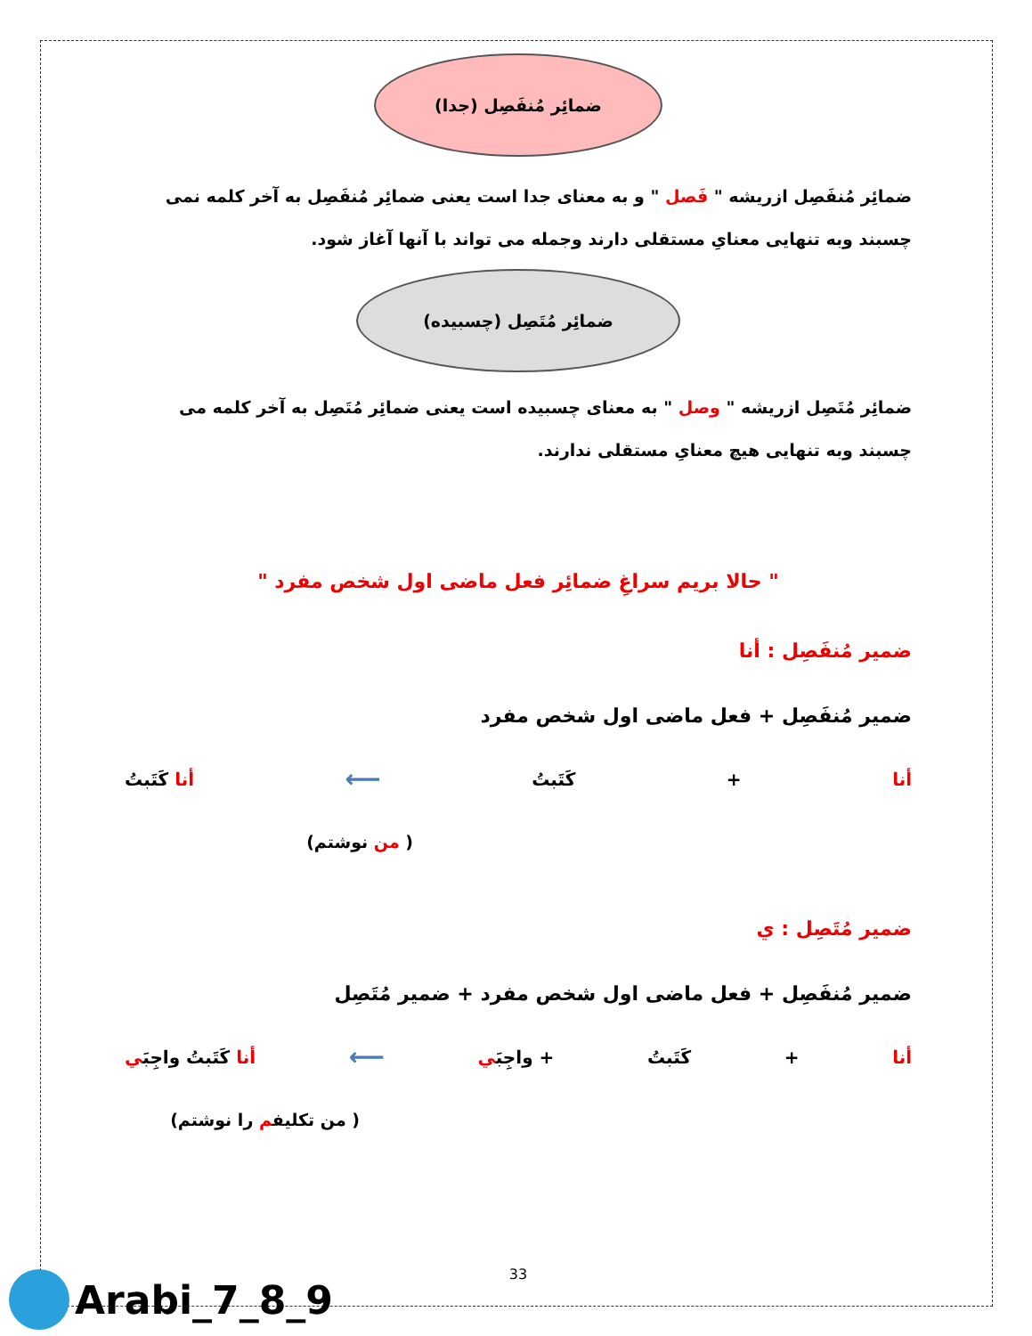ضمائِر مُنفَصِل (جدا)
ضمائِر مُنفَصِل ازریشه " فَصل " و به معنای جدا است یعنی ضمائِر مُنفَصِل به آخر کلمه نمی چسبند وبه تنهایی معنایِ مستقلی دارند وجمله می تواند با آنها آغاز شود.
ضمائِر مُتَصِل (چسبیده)
ضمائِر مُتَصِل ازریشه " وصل " به معنای چسبیده است یعنی ضمائِر مُتَصِل به آخر کلمه می چسبند وبه تنهایی هیچ معنایِ مستقلی ندارند.
" حالا بریم سراغِ ضمائِر فعل ماضی اول شخص مفرد "
ضمیر مُنفَصِل : أنا
ضمیر مُنفَصِل + فعل ماضی اول شخص مفرد
أنا + کَتَبتُ ⟵ أنا کَتَبتُ
( من نوشتم)
ضمیر مُتَصِل : ي
ضمیر مُنفَصِل + فعل ماضی اول شخص مفرد + ضمیر مُتَصِل
أنا + کَتَبتُ + واجِبَي ⟵ أنا کَتَبتُ واجِبَي
( من تکلیفم را نوشتم)
33
Arabi_7_8_9